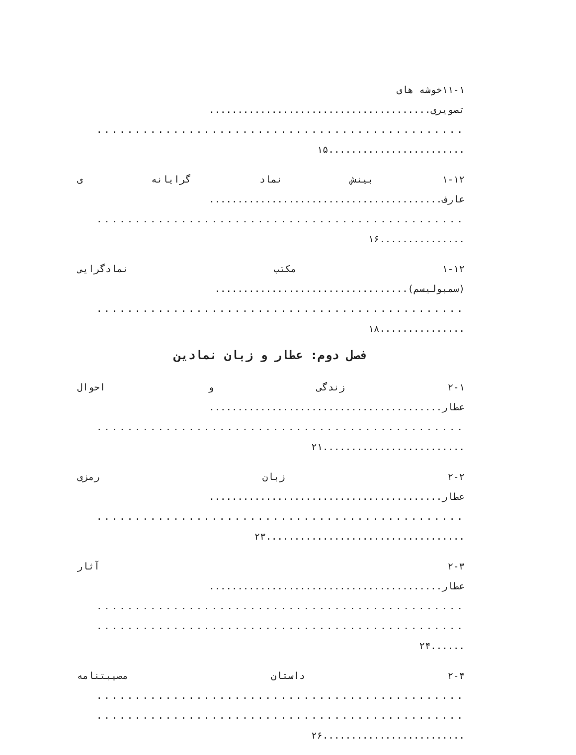۱۱-۱خوشه های
تصویری.......................................
................................................
........................۱۵
۱-۱۲ بینش نماد گرایانه ی
عارف.........................................
................................................
...............۱۶
۱-۱۲ مکتب نمادگرایی
(سمبولیسم)..................................
................................................
...............۱۸
فصل دوم: عطار و زبان نمادین
۲-۱ زندگی و احوال
عطار.........................................
................................................
.........................۲۱
۲-۲ زبان رمزی
عطار.........................................
................................................
...................................۲۳
۲-۳ آثار
عطار.........................................
................................................
................................................
......۲۴
۲-۴ داستان مصیبتنامه
................................................
................................................
.........................۲۶